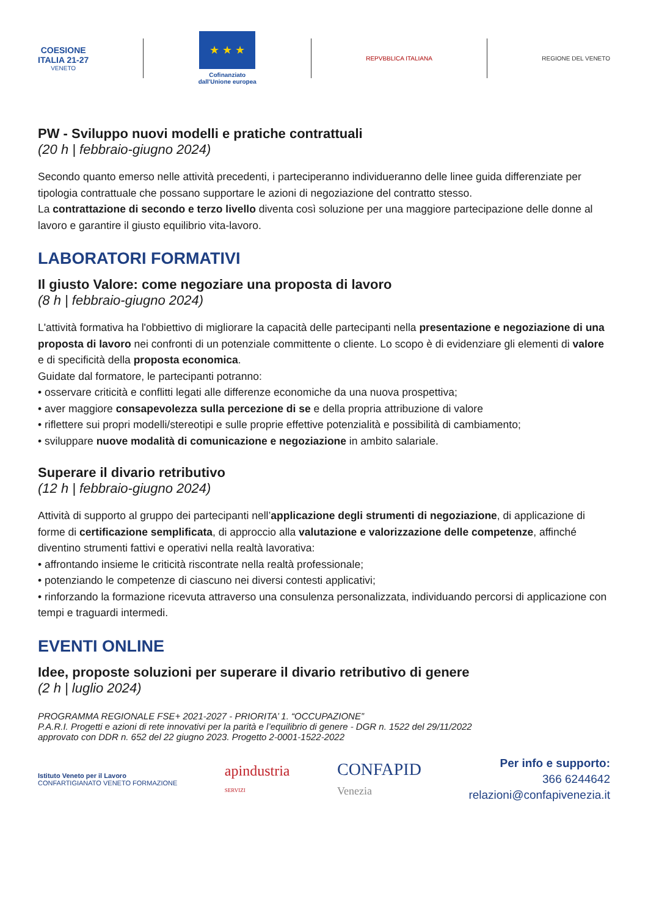COESIONE
ITALIA 21-27
VENETO
★ ★ ★
Cofinanziato
dall'Unione europea
REPVBBLICA ITALIANA REGIONE DEL VENETO
PW - Sviluppo nuovi modelli e pratiche contrattuali
(20 h | febbraio-giugno 2024)
Secondo quanto emerso nelle attività precedenti, i parteciperanno individueranno delle linee guida differenziate per tipologia contrattuale che possano supportare le azioni di negoziazione del contratto stesso.
La contrattazione di secondo e terzo livello diventa così soluzione per una maggiore partecipazione delle donne al lavoro e garantire il giusto equilibrio vita-lavoro.
LABORATORI FORMATIVI
Il giusto Valore: come negoziare una proposta di lavoro
(8 h | febbraio-giugno 2024)
L'attività formativa ha l'obbiettivo di migliorare la capacità delle partecipanti nella presentazione e negoziazione di una proposta di lavoro nei confronti di un potenziale committente o cliente. Lo scopo è di evidenziare gli elementi di valore e di specificità della proposta economica.
Guidate dal formatore, le partecipanti potranno:
• osservare criticità e conflitti legati alle differenze economiche da una nuova prospettiva;
• aver maggiore consapevolezza sulla percezione di se e della propria attribuzione di valore
• riflettere sui propri modelli/stereotipi e sulle proprie effettive potenzialità e possibilità di cambiamento;
• sviluppare nuove modalità di comunicazione e negoziazione in ambito salariale.
Superare il divario retributivo
(12 h | febbraio-giugno 2024)
Attività di supporto al gruppo dei partecipanti nell’applicazione degli strumenti di negoziazione, di applicazione di forme di certificazione semplificata, di approccio alla valutazione e valorizzazione delle competenze, affinché diventino strumenti fattivi e operativi nella realtà lavorativa:
• affrontando insieme le criticità riscontrate nella realtà professionale;
• potenziando le competenze di ciascuno nei diversi contesti applicativi;
• rinforzando la formazione ricevuta attraverso una consulenza personalizzata, individuando percorsi di applicazione con tempi e traguardi intermedi.
EVENTI ONLINE
Idee, proposte soluzioni per superare il divario retributivo di genere
(2 h | luglio 2024)
PROGRAMMA REGIONALE FSE+ 2021-2027 - PRIORITA’ 1. “OCCUPAZIONE”
P.A.R.I. Progetti e azioni di rete innovativi per la parità e l’equilibrio di genere - DGR n. 1522 del 29/11/2022
approvato con DDR n. 652 del 22 giugno 2023. Progetto 2-0001-1522-2022
Istituto Veneto per il Lavoro
CONFARTIGIANATO VENETO FORMAZIONE
apindustria
SERVIZI
CONFAPID
Venezia
Per info e supporto:
366 6244642
relazioni@confapivenezia.it